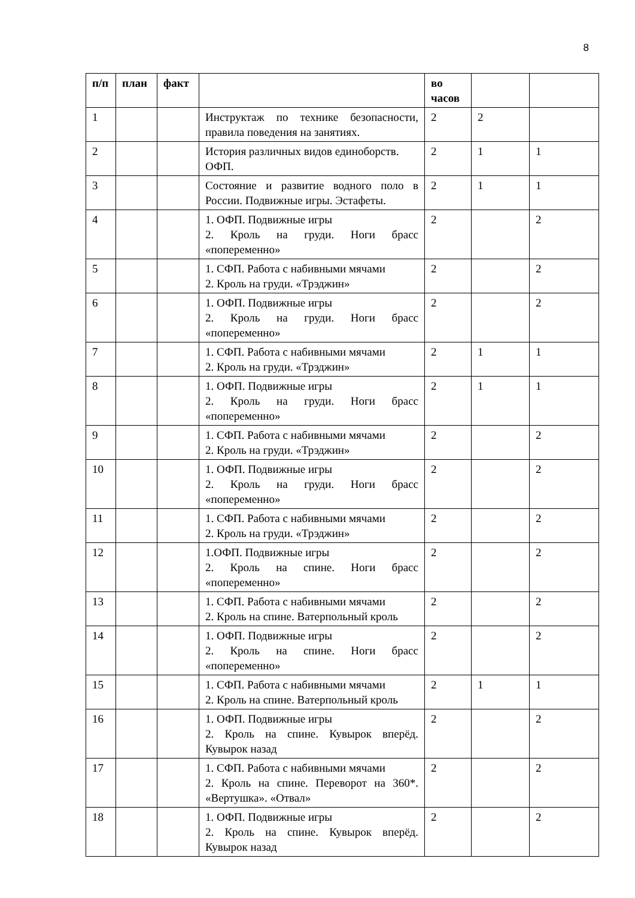8
| п/п | план | факт | | во часов | | |
| --- | --- | --- | --- | --- | --- | --- |
| 1 | | | Инструктаж по технике безопасности, правила поведения на занятиях. | 2 | 2 | |
| 2 | | | История различных видов единоборств. ОФП. | 2 | 1 | 1 |
| 3 | | | Состояние и развитие водного поло в России. Подвижные игры. Эстафеты. | 2 | 1 | 1 |
| 4 | | | 1. ОФП. Подвижные игры 2. Кроль на груди. Ноги брасс «попеременно» | 2 | | 2 |
| 5 | | | 1. СФП. Работа с набивными мячами 2. Кроль на груди. «Трэджин» | 2 | | 2 |
| 6 | | | 1. ОФП. Подвижные игры 2. Кроль на груди. Ноги брасс «попеременно» | 2 | | 2 |
| 7 | | | 1. СФП. Работа с набивными мячами 2. Кроль на груди. «Трэджин» | 2 | 1 | 1 |
| 8 | | | 1. ОФП. Подвижные игры 2. Кроль на груди. Ноги брасс «попеременно» | 2 | 1 | 1 |
| 9 | | | 1. СФП. Работа с набивными мячами 2. Кроль на груди. «Трэджин» | 2 | | 2 |
| 10 | | | 1. ОФП. Подвижные игры 2. Кроль на груди. Ноги брасс «попеременно» | 2 | | 2 |
| 11 | | | 1. СФП. Работа с набивными мячами 2. Кроль на груди. «Трэджин» | 2 | | 2 |
| 12 | | | 1.ОФП. Подвижные игры 2. Кроль на спине. Ноги брасс «попеременно» | 2 | | 2 |
| 13 | | | 1. СФП. Работа с набивными мячами 2. Кроль на спине. Ватерпольный кроль | 2 | | 2 |
| 14 | | | 1. ОФП. Подвижные игры 2. Кроль на спине. Ноги брасс «попеременно» | 2 | | 2 |
| 15 | | | 1. СФП. Работа с набивными мячами 2. Кроль на спине. Ватерпольный кроль | 2 | 1 | 1 |
| 16 | | | 1. ОФП. Подвижные игры 2. Кроль на спине. Кувырок вперёд. Кувырок назад | 2 | | 2 |
| 17 | | | 1. СФП. Работа с набивными мячами 2. Кроль на спине. Переворот на 360*. «Вертушка». «Отвал» | 2 | | 2 |
| 18 | | | 1. ОФП. Подвижные игры 2. Кроль на спине. Кувырок вперёд. Кувырок назад | 2 | | 2 |